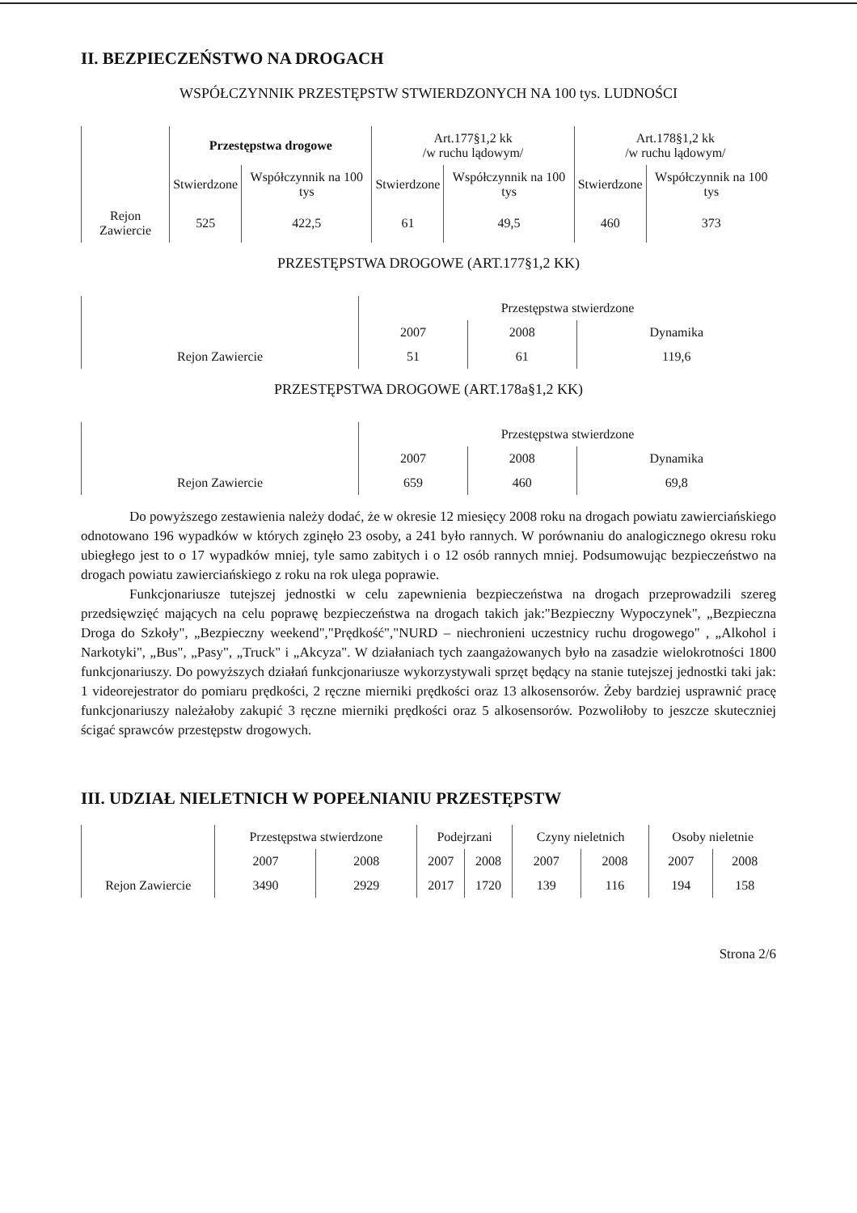II. BEZPIECZEŃSTWO NA DROGACH
WSPÓŁCZYNNIK PRZESTĘPSTW STWIERDZONYCH NA 100 tys. LUDNOŚCI
| | Przestępstwa drogowe | | Art.177§1,2 kk /w ruchu lądowym/ | | Art.178§1,2 kk /w ruchu lądowym/ | |
| --- | --- | --- | --- | --- | --- | --- |
| | Stwierdzone | Współczynnik na 100 tys | Stwierdzone | Współczynnik na 100 tys | Stwierdzone | Współczynnik na 100 tys |
| Rejon Zawiercie | 525 | 422,5 | 61 | 49,5 | 460 | 373 |
PRZESTĘPSTWA DROGOWE (ART.177§1,2 KK)
| | Przestępstwa stwierdzone | | |
| --- | --- | --- | --- |
| | 2007 | 2008 | Dynamika |
| Rejon Zawiercie | 51 | 61 | 119,6 |
PRZESTĘPSTWA DROGOWE (ART.178a§1,2 KK)
| | Przestępstwa stwierdzone | | |
| --- | --- | --- | --- |
| | 2007 | 2008 | Dynamika |
| Rejon Zawiercie | 659 | 460 | 69,8 |
Do powyższego zestawienia należy dodać, że w okresie 12 miesięcy 2008 roku na drogach powiatu zawierciańskiego odnotowano 196 wypadków w których zginęło 23 osoby, a 241 było rannych. W porównaniu do analogicznego okresu roku ubiegłego jest to o 17 wypadków mniej, tyle samo zabitych i o 12 osób rannych mniej. Podsumowując bezpieczeństwo na drogach powiatu zawierciańskiego z roku na rok ulega poprawie.
Funkcjonariusze tutejszej jednostki w celu zapewnienia bezpieczeństwa na drogach przeprowadzili szereg przedsięwzięć mających na celu poprawę bezpieczeństwa na drogach takich jak:"Bezpieczny Wypoczynek", „Bezpieczna Droga do Szkoły", „Bezpieczny weekend","Prędkość","NURD – niechronieni uczestnicy ruchu drogowego" , „Alkohol i Narkotyki", „Bus", „Pasy", „Truck" i „Akcyza". W działaniach tych zaangażowanych było na zasadzie wielokrotności 1800 funkcjonariuszy. Do powyższych działań funkcjonariusze wykorzystywali sprzęt będący na stanie tutejszej jednostki taki jak: 1 videorejestrator do pomiaru prędkości, 2 ręczne mierniki prędkości oraz 13 alkosensorów. Żeby bardziej usprawnić pracę funkcjonariuszy należałoby zakupić 3 ręczne mierniki prędkości oraz 5 alkosensorów. Pozwoliłoby to jeszcze skuteczniej ścigać sprawców przestępstw drogowych.
III. UDZIAŁ NIELETNICH W POPEŁNIANIU PRZESTĘPSTW
| | Przestępstwa stwierdzone | | Podejrzani | | Czyny nieletnich | | Osoby nieletnie | |
| --- | --- | --- | --- | --- | --- | --- | --- | --- |
| | 2007 | 2008 | 2007 | 2008 | 2007 | 2008 | 2007 | 2008 |
| Rejon Zawiercie | 3490 | 2929 | 2017 | 1720 | 139 | 116 | 194 | 158 |
Strona 2/6